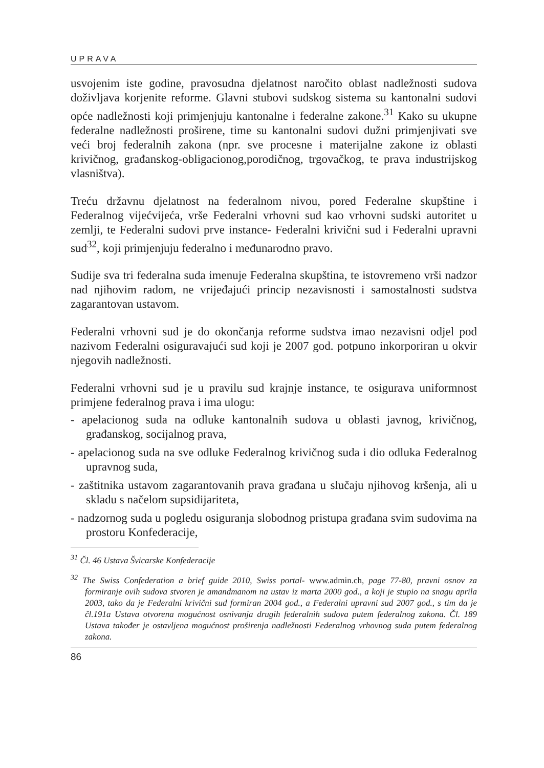UPRAVA
usvojenim iste godine, pravosudna djelatnost naročito oblast nadležnosti sudova doživljava korjenite reforme. Glavni stubovi sudskog sistema su kantonalni sudovi opće nadležnosti koji primjenjuju kantonalne i federalne zakone.<sup>31</sup> Kako su ukupne federalne nadležnosti proširene, time su kantonalni sudovi dužni primjenjivati sve veći broj federalnih zakona (npr. sve procesne i materijalne zakone iz oblasti krivičnog, građanskog-obligacionog,porodičnog, trgovačkog, te prava industrijskog vlasništva).
Treću državnu djelatnost na federalnom nivou, pored Federalne skupštine i Federalnog vijećvijeća, vrše Federalni vrhovni sud kao vrhovni sudski autoritet u zemlji, te Federalni sudovi prve instance- Federalni krivični sud i Federalni upravni sud<sup>32</sup>, koji primjenjuju federalno i međunarodno pravo.
Sudije sva tri federalna suda imenuje Federalna skupština, te istovremeno vrši nadzor nad njihovim radom, ne vrijeđajući princip nezavisnosti i samostalnosti sudstva zagarantovan ustavom.
Federalni vrhovni sud je do okončanja reforme sudstva imao nezavisni odjel pod nazivom Federalni osiguravajući sud koji je 2007 god. potpuno inkorporiran u okvir njegovih nadležnosti.
Federalni vrhovni sud je u pravilu sud krajnje instance, te osigurava uniformnost primjene federalnog prava i ima ulogu:
- apelacionog suda na odluke kantonalnih sudova u oblasti javnog, krivičnog, građanskog, socijalnog prava,
- apelacionog suda na sve odluke Federalnog krivičnog suda i dio odluka Federalnog upravnog suda,
- zaštitnika ustavom zagarantovanih prava građana u slučaju njihovog kršenja, ali u skladu s načelom supsidijariteta,
- nadzornog suda u pogledu osiguranja slobodnog pristupa građana svim sudovima na prostoru Konfederacije,
<sup>31</sup> Čl. 46 Ustava Švicarske Konfederacije
<sup>32</sup> The Swiss Confederation a brief guide 2010, Swiss portal- www.admin.ch, page 77-80, pravni osnov za formiranje ovih sudova stvoren je amandmanom na ustav iz marta 2000 god., a koji je stupio na snagu aprila 2003, tako da je Federalni krivični sud formiran 2004 god., a Federalni upravni sud 2007 god., s tim da je čl.191a Ustava otvorena mogućnost osnivanja drugih federalnih sudova putem federalnog zakona. Čl. 189 Ustava također je ostavljena mogućnost proširenja nadležnosti Federalnog vrhovnog suda putem federalnog zakona.
86